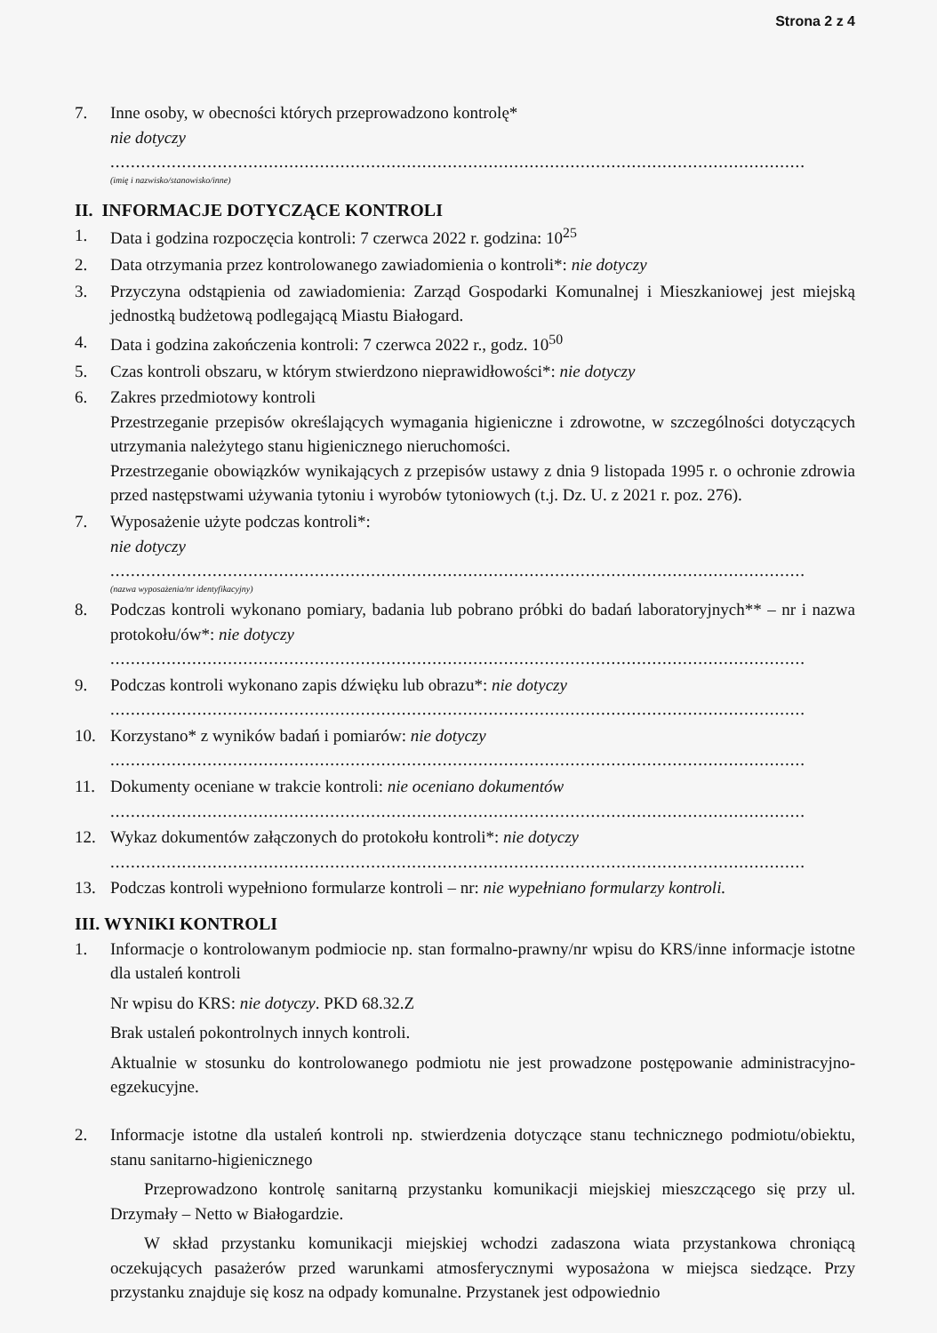Strona 2 z 4
7. Inne osoby, w obecności których przeprowadzono kontrolę*
nie dotyczy
........................................................................................................................................
(imię i nazwisko/stanowisko/inne)
II. INFORMACJE DOTYCZĄCE KONTROLI
1. Data i godzina rozpoczęcia kontroli: 7 czerwca 2022 r. godzina: 10<sup>25</sup>
2. Data otrzymania przez kontrolowanego zawiadomienia o kontroli*: nie dotyczy
3. Przyczyna odstąpienia od zawiadomienia: Zarząd Gospodarki Komunalnej i Mieszkaniowej jest miejską jednostką budżetową podlegającą Miastu Białogard.
4. Data i godzina zakończenia kontroli: 7 czerwca 2022 r., godz. 10<sup>50</sup>
5. Czas kontroli obszaru, w którym stwierdzono nieprawidłowości*: nie dotyczy
6. Zakres przedmiotowy kontroli
Przestrzeganie przepisów określających wymagania higieniczne i zdrowotne, w szczególności dotyczących utrzymania należytego stanu higienicznego nieruchomości.
Przestrzeganie obowiązków wynikających z przepisów ustawy z dnia 9 listopada 1995 r. o ochronie zdrowia przed następstwami używania tytoniu i wyrobów tytoniowych (t.j. Dz. U. z 2021 r. poz. 276).
7. Wyposażenie użyte podczas kontroli*:
nie dotyczy
........................................................................................................................................
(nazwa wyposażenia/nr identyfikacyjny)
8. Podczas kontroli wykonano pomiary, badania lub pobrano próbki do badań laboratoryjnych** – nr i nazwa protokołu/ów*: nie dotyczy
........................................................................................................................................
9. Podczas kontroli wykonano zapis dźwięku lub obrazu*: nie dotyczy
........................................................................................................................................
10. Korzystano* z wyników badań i pomiarów: nie dotyczy
........................................................................................................................................
11. Dokumenty oceniane w trakcie kontroli: nie oceniano dokumentów
........................................................................................................................................
12. Wykaz dokumentów załączonych do protokołu kontroli*: nie dotyczy
........................................................................................................................................
13. Podczas kontroli wypełniono formularze kontroli – nr: nie wypełniano formularzy kontroli.
III. WYNIKI KONTROLI
1. Informacje o kontrolowanym podmiocie np. stan formalno-prawny/nr wpisu do KRS/inne informacje istotne dla ustaleń kontroli
Nr wpisu do KRS: nie dotyczy. PKD 68.32.Z
Brak ustaleń pokontrolnych innych kontroli.
Aktualnie w stosunku do kontrolowanego podmiotu nie jest prowadzone postępowanie administracyjno-egzekucyjne.
2. Informacje istotne dla ustaleń kontroli np. stwierdzenia dotyczące stanu technicznego podmiotu/obiektu, stanu sanitarno-higienicznego
Przeprowadzono kontrolę sanitarną przystanku komunikacji miejskiej mieszczącego się przy ul. Drzymały – Netto w Białogardzie.
W skład przystanku komunikacji miejskiej wchodzi zadaszona wiata przystankowa chroniącą oczekujących pasażerów przed warunkami atmosferycznymi wyposażona w miejsca siedzące. Przy przystanku znajduje się kosz na odpady komunalne. Przystanek jest odpowiednio